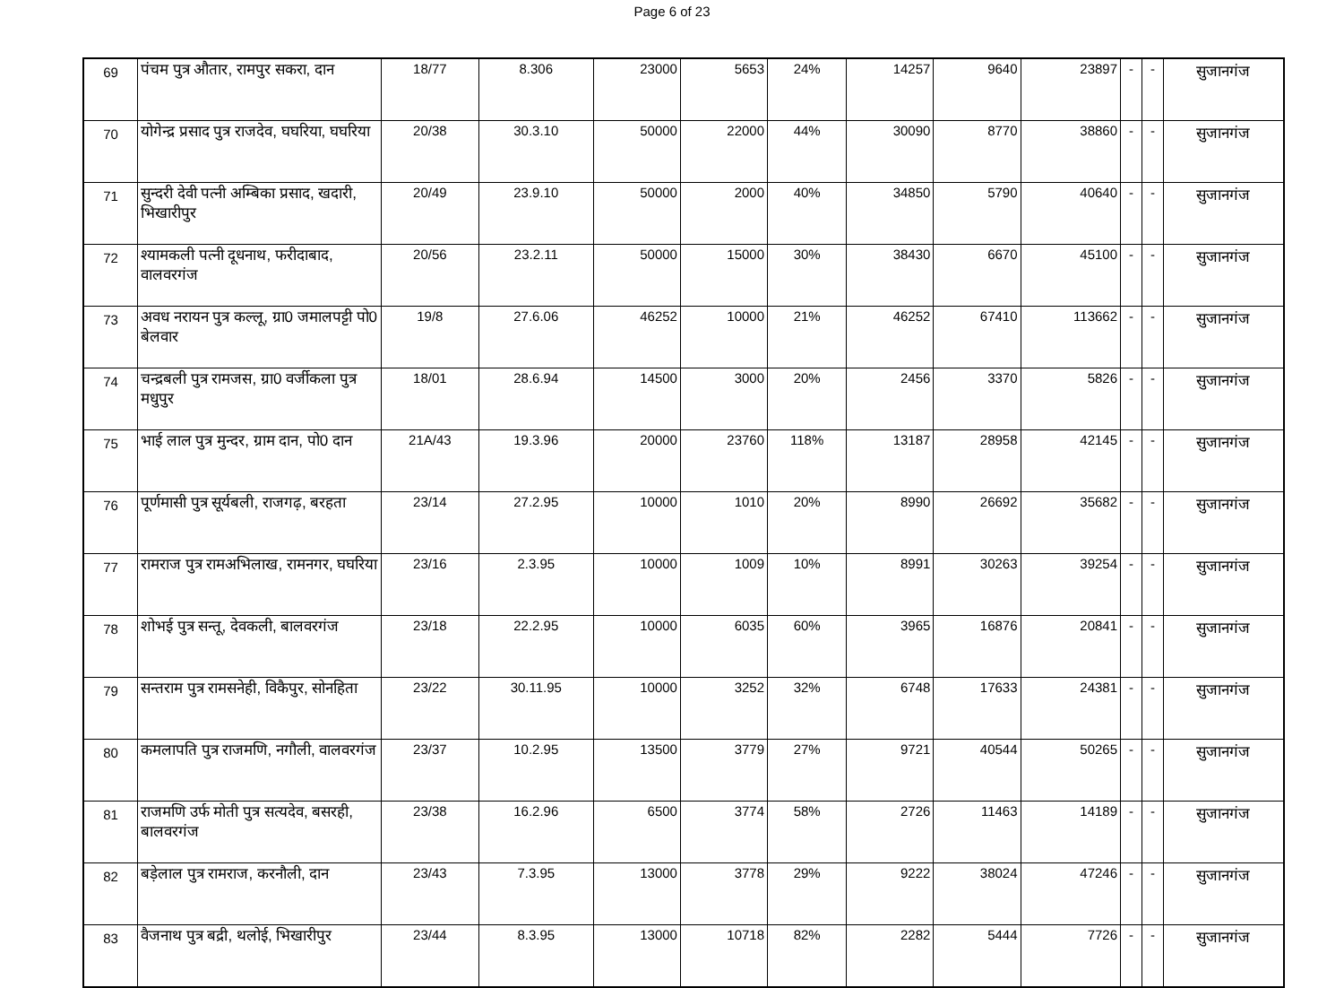Page 6 of 23
| 69 | पंचम पुत्र औतार, रामपुर सकरा, दान | 18/77 | 8.306 | 23000 | 5653 | 24% | 14257 | 9640 | 23897 | - | - | सुजानगंज |
| 70 | योगेन्द्र प्रसाद पुत्र राजदेव, घघरिया, घघरिया | 20/38 | 30.3.10 | 50000 | 22000 | 44% | 30090 | 8770 | 38860 | - | - | सुजानगंज |
| 71 | सुन्दरी देवी पत्नी अम्बिका प्रसाद, खदारी, भिखारीपुर | 20/49 | 23.9.10 | 50000 | 2000 | 40% | 34850 | 5790 | 40640 | - | - | सुजानगंज |
| 72 | श्यामकली पत्नी दूधनाथ, फरीदाबाद, वालवरगंज | 20/56 | 23.2.11 | 50000 | 15000 | 30% | 38430 | 6670 | 45100 | - | - | सुजानगंज |
| 73 | अवध नरायन पुत्र कल्लू, ग्रा0 जमालपट्टी पो0 बेलवार | 19/8 | 27.6.06 | 46252 | 10000 | 21% | 46252 | 67410 | 113662 | - | - | सुजानगंज |
| 74 | चन्द्रबली पुत्र रामजस, ग्रा0 वर्जीकला पुत्र मधुपुर | 18/01 | 28.6.94 | 14500 | 3000 | 20% | 2456 | 3370 | 5826 | - | - | सुजानगंज |
| 75 | भाई लाल पुत्र मुन्दर, ग्राम दान, पो0 दान | 21A/43 | 19.3.96 | 20000 | 23760 | 118% | 13187 | 28958 | 42145 | - | - | सुजानगंज |
| 76 | पूर्णमासी पुत्र सूर्यबली, राजगढ़, बरहता | 23/14 | 27.2.95 | 10000 | 1010 | 20% | 8990 | 26692 | 35682 | - | - | सुजानगंज |
| 77 | रामराज पुत्र रामअभिलाख, रामनगर, घघरिया | 23/16 | 2.3.95 | 10000 | 1009 | 10% | 8991 | 30263 | 39254 | - | - | सुजानगंज |
| 78 | शोभई पुत्र सन्तू, देवकली, बालवरगंज | 23/18 | 22.2.95 | 10000 | 6035 | 60% | 3965 | 16876 | 20841 | - | - | सुजानगंज |
| 79 | सन्तराम पुत्र रामसनेही, विकैपुर, सोनहिता | 23/22 | 30.11.95 | 10000 | 3252 | 32% | 6748 | 17633 | 24381 | - | - | सुजानगंज |
| 80 | कमलापति पुत्र राजमणि, नगौली, वालवरगंज | 23/37 | 10.2.95 | 13500 | 3779 | 27% | 9721 | 40544 | 50265 | - | - | सुजानगंज |
| 81 | राजमणि उर्फ मोती पुत्र सत्यदेव, बसरही, बालवरगंज | 23/38 | 16.2.96 | 6500 | 3774 | 58% | 2726 | 11463 | 14189 | - | - | सुजानगंज |
| 82 | बड़ेलाल पुत्र रामराज, करनौली, दान | 23/43 | 7.3.95 | 13000 | 3778 | 29% | 9222 | 38024 | 47246 | - | - | सुजानगंज |
| 83 | वैजनाथ पुत्र बद्री, थलोई, भिखारीपुर | 23/44 | 8.3.95 | 13000 | 10718 | 82% | 2282 | 5444 | 7726 | - | - | सुजानगंज |